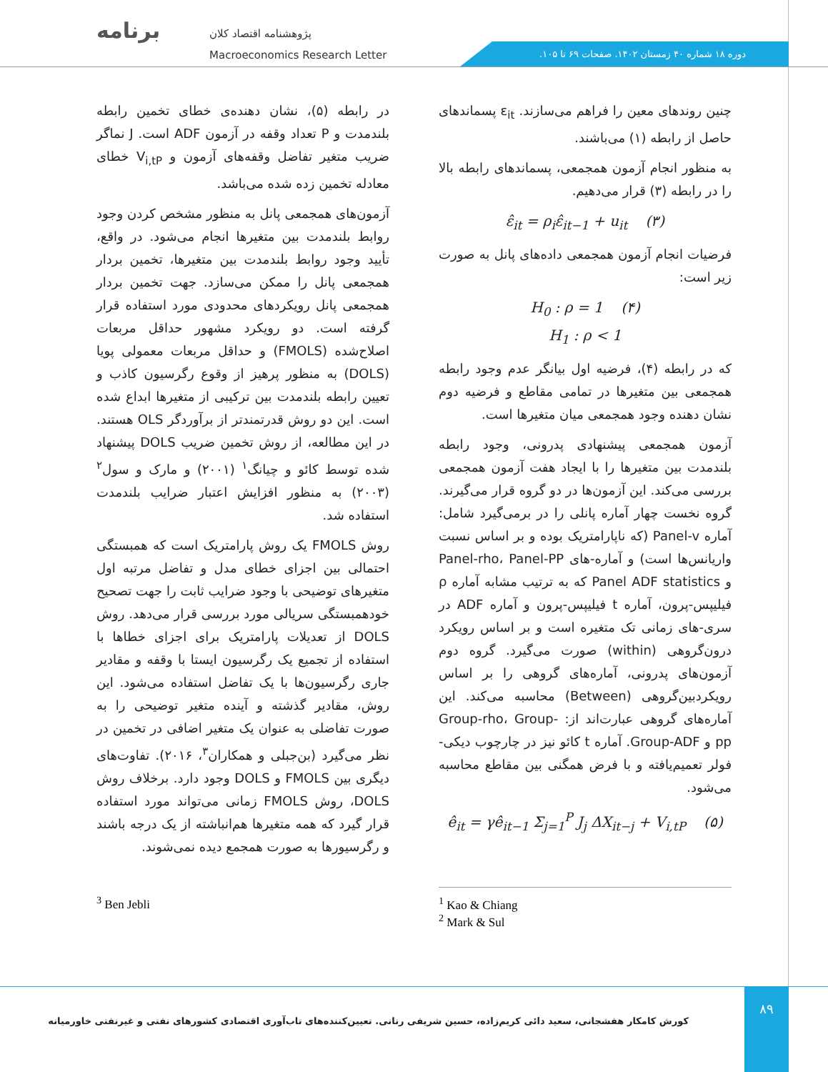برنامه
پژوهشنامه اقتصاد کلان
Macroeconomics Research Letter
دوره ۱۸ شماره ۴۰ زمستان ۱۴۰۲. صفحات ۶۹ تا ۱۰۵.
چنین روندهای معین را فراهم می‌سازند. ε<sub>it</sub> پسماندهای حاصل از رابطه (۱) می‌باشند.
به منظور انجام آزمون همجمعی، پسماندهای رابطه بالا را در رابطه (۳) قرار می‌دهیم.
ε̂<sub>it</sub> = ρ<sub>i</sub>ε̂<sub>it−1</sub> + u<sub>it</sub> (۳)
فرضیات انجام آزمون همجمعی داده‌های پانل به صورت زیر است:
H<sub>0</sub> : ρ = 1 (۴)
H<sub>1</sub> : ρ < 1
که در رابطه (۴)، فرضیه اول بیانگر عدم وجود رابطه همجمعی بین متغیرها در تمامی مقاطع و فرضیه دوم نشان دهنده وجود همجمعی میان متغیرها است.
آزمون همجمعی پیشنهادی پدرونی، وجود رابطه بلندمدت بین متغیرها را با ایجاد هفت آزمون همجمعی بررسی می‌کند. این آزمون‌ها در دو گروه قرار می‌گیرند. گروه نخست چهار آماره پانلی را در برمی‌گیرد شامل: آماره Panel-v (که ناپارامتریک بوده و بر اساس نسبت واریانس‌ها است) و آماره‌-های Panel-rho، Panel-PP و Panel ADF statistics که به ترتیب مشابه آماره ρ فیلیپس-پرون، آماره t فیلیپس-پرون و آماره ADF در سری-های زمانی تک متغیره است و بر اساس رویکرد درون‌گروهی (within) صورت می‌گیرد. گروه دوم آزمون‌های پدرونی، آماره‌های گروهی را بر اساس رویکردبین‌گروهی (Between) محاسبه می‌کند. این آماره‌های گروهی عبارت‌اند از: Group-rho، Group-pp و Group-ADF. آماره t کائو نیز در چارچوب دیکی- فولر تعمیم‌یافته و با فرض همگنی بین مقاطع محاسبه می‌شود.
ê<sub>it</sub> = γê<sub>it−1</sub> Σ<sub>j=1</sub><sup>P</sup> J<sub>j</sub> ΔX<sub>it−j</sub> + V<sub>i,tP</sub> (۵)
در رابطه (۵)، نشان دهنده‌ی خطای تخمین رابطه بلندمدت و P تعداد وقفه در آزمون ADF است. J نماگر ضریب متغیر تفاضل وقفه‌های آزمون و V<sub>i,tP</sub> خطای معادله تخمین زده شده می‌باشد.
آزمون‌های همجمعی پانل به منظور مشخص کردن وجود روابط بلندمدت بین متغیرها انجام می‌شود. در واقع، تأیید وجود روابط بلندمدت بین متغیرها، تخمین بردار همجمعی پانل را ممکن می‌سازد. جهت تخمین بردار همجمعی پانل رویکردهای محدودی مورد استفاده قرار گرفته است. دو رویکرد مشهور حداقل مربعات اصلاح‌شده (FMOLS) و حداقل مربعات معمولی پویا (DOLS) به منظور پرهیز از وقوع رگرسیون کاذب و تعیین رابطه بلندمدت بین ترکیبی از متغیرها ابداع شده است. این دو روش قدرتمندتر از برآوردگر OLS هستند. در این مطالعه، از روش تخمین ضریب DOLS پیشنهاد شده توسط کائو و چیانگ<sup>۱</sup> (۲۰۰۱) و مارک و سول<sup>۲</sup> (۲۰۰۳) به منظور افزایش اعتبار ضرایب بلندمدت استفاده شد.
روش FMOLS یک روش پارامتریک است که همبستگی احتمالی بین اجزای خطای مدل و تفاضل مرتبه اول متغیرهای توضیحی با وجود ضرایب ثابت را جهت تصحیح خودهمبستگی سریالی مورد بررسی قرار می‌دهد. روش DOLS از تعدیلات پارامتریک برای اجزای خطاها با استفاده از تجمیع یک رگرسیون ایستا با وقفه و مقادیر جاری رگرسیون‌ها با یک تفاضل استفاده می‌شود. این روش، مقادیر گذشته و آینده متغیر توضیحی را به صورت تفاضلی به عنوان یک متغیر اضافی در تخمین در نظر می‌گیرد (بن‌جبلی و همکاران<sup>۳</sup>، ۲۰۱۶). تفاوت‌های دیگری بین FMOLS و DOLS وجود دارد. برخلاف روش DOLS، روش FMOLS زمانی می‌تواند مورد استفاده قرار گیرد که همه متغیرها هم‌انباشته از یک درجه باشند و رگرسیورها به صورت همجمع دیده نمی‌شوند.
<sup>1</sup> Kao & Chiang
<sup>2</sup> Mark & Sul
<sup>3</sup> Ben Jebli
۸۹
کورش کامکار هفشجانی، سعید دائی کریم‌زاده، حسین شریفی رنانی. تعیین‌کننده‌های تاب‌آوری اقتصادی کشورهای نفتی و غیرنفتی خاورمیانه